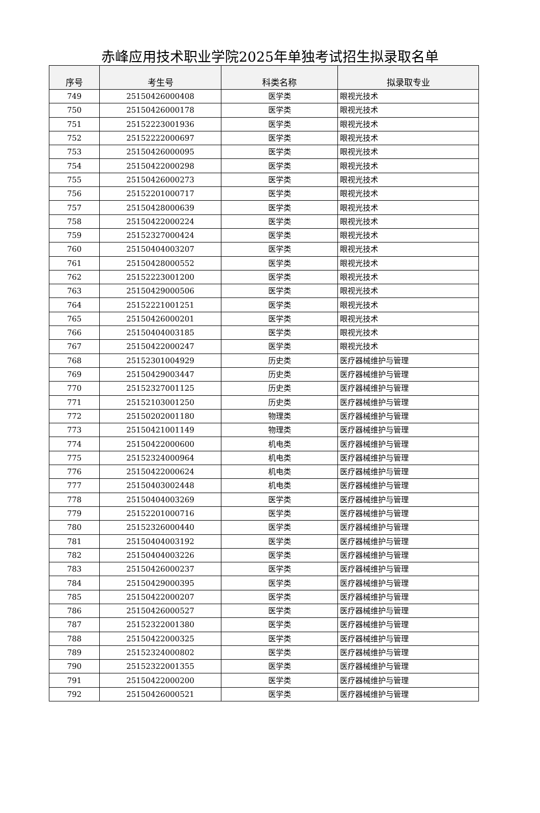赤峰应用技术职业学院2025年单独考试招生拟录取名单
| 序号 | 考生号 | 科类名称 | 拟录取专业 |
| --- | --- | --- | --- |
| 749 | 25150426000408 | 医学类 | 眼视光技术 |
| 750 | 25150426000178 | 医学类 | 眼视光技术 |
| 751 | 25152223001936 | 医学类 | 眼视光技术 |
| 752 | 25152222000697 | 医学类 | 眼视光技术 |
| 753 | 25150426000095 | 医学类 | 眼视光技术 |
| 754 | 25150422000298 | 医学类 | 眼视光技术 |
| 755 | 25150426000273 | 医学类 | 眼视光技术 |
| 756 | 25152201000717 | 医学类 | 眼视光技术 |
| 757 | 25150428000639 | 医学类 | 眼视光技术 |
| 758 | 25150422000224 | 医学类 | 眼视光技术 |
| 759 | 25152327000424 | 医学类 | 眼视光技术 |
| 760 | 25150404003207 | 医学类 | 眼视光技术 |
| 761 | 25150428000552 | 医学类 | 眼视光技术 |
| 762 | 25152223001200 | 医学类 | 眼视光技术 |
| 763 | 25150429000506 | 医学类 | 眼视光技术 |
| 764 | 25152221001251 | 医学类 | 眼视光技术 |
| 765 | 25150426000201 | 医学类 | 眼视光技术 |
| 766 | 25150404003185 | 医学类 | 眼视光技术 |
| 767 | 25150422000247 | 医学类 | 眼视光技术 |
| 768 | 25152301004929 | 历史类 | 医疗器械维护与管理 |
| 769 | 25150429003447 | 历史类 | 医疗器械维护与管理 |
| 770 | 25152327001125 | 历史类 | 医疗器械维护与管理 |
| 771 | 25152103001250 | 历史类 | 医疗器械维护与管理 |
| 772 | 25150202001180 | 物理类 | 医疗器械维护与管理 |
| 773 | 25150421001149 | 物理类 | 医疗器械维护与管理 |
| 774 | 25150422000600 | 机电类 | 医疗器械维护与管理 |
| 775 | 25152324000964 | 机电类 | 医疗器械维护与管理 |
| 776 | 25150422000624 | 机电类 | 医疗器械维护与管理 |
| 777 | 25150403002448 | 机电类 | 医疗器械维护与管理 |
| 778 | 25150404003269 | 医学类 | 医疗器械维护与管理 |
| 779 | 25152201000716 | 医学类 | 医疗器械维护与管理 |
| 780 | 25152326000440 | 医学类 | 医疗器械维护与管理 |
| 781 | 25150404003192 | 医学类 | 医疗器械维护与管理 |
| 782 | 25150404003226 | 医学类 | 医疗器械维护与管理 |
| 783 | 25150426000237 | 医学类 | 医疗器械维护与管理 |
| 784 | 25150429000395 | 医学类 | 医疗器械维护与管理 |
| 785 | 25150422000207 | 医学类 | 医疗器械维护与管理 |
| 786 | 25150426000527 | 医学类 | 医疗器械维护与管理 |
| 787 | 25152322001380 | 医学类 | 医疗器械维护与管理 |
| 788 | 25150422000325 | 医学类 | 医疗器械维护与管理 |
| 789 | 25152324000802 | 医学类 | 医疗器械维护与管理 |
| 790 | 25152322001355 | 医学类 | 医疗器械维护与管理 |
| 791 | 25150422000200 | 医学类 | 医疗器械维护与管理 |
| 792 | 25150426000521 | 医学类 | 医疗器械维护与管理 |